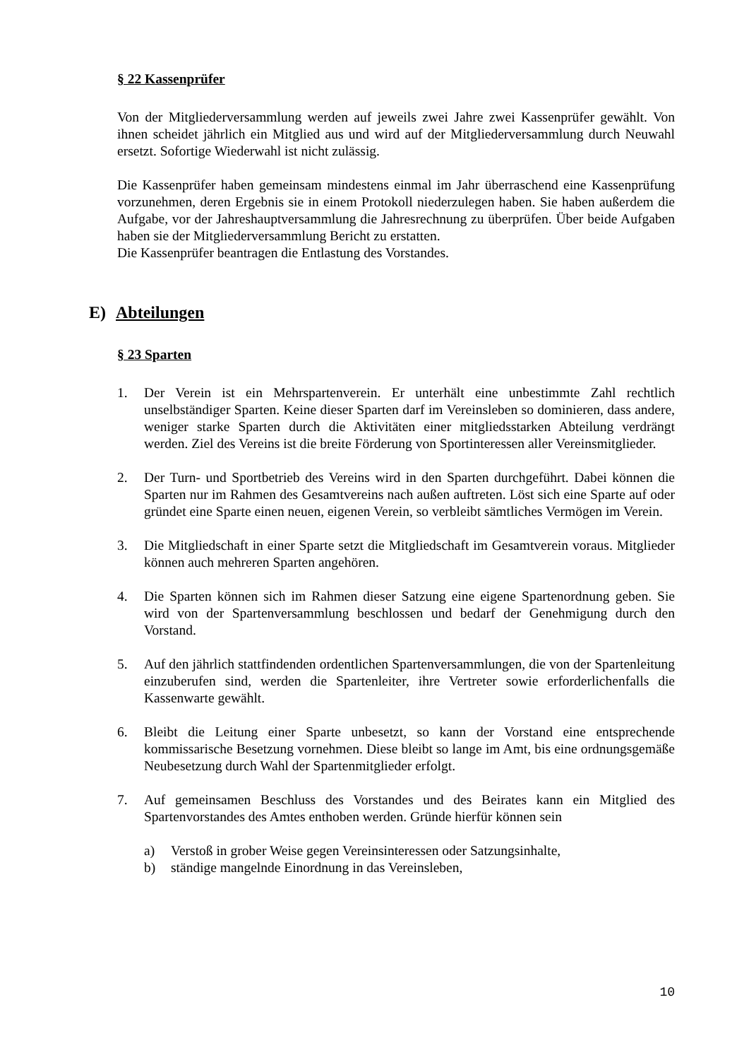§ 22 Kassenprüfer
Von der Mitgliederversammlung werden auf jeweils zwei Jahre zwei Kassenprüfer gewählt. Von ihnen scheidet jährlich ein Mitglied aus und wird auf der Mitgliederversammlung durch Neuwahl ersetzt. Sofortige Wiederwahl ist nicht zulässig.
Die Kassenprüfer haben gemeinsam mindestens einmal im Jahr überraschend eine Kassenprüfung vorzunehmen, deren Ergebnis sie in einem Protokoll niederzulegen haben. Sie haben außerdem die Aufgabe, vor der Jahreshauptversammlung die Jahresrechnung zu überprüfen. Über beide Aufgaben haben sie der Mitgliederversammlung Bericht zu erstatten.
Die Kassenprüfer beantragen die Entlastung des Vorstandes.
E) Abteilungen
§ 23 Sparten
1. Der Verein ist ein Mehrspartenverein. Er unterhält eine unbestimmte Zahl rechtlich unselbständiger Sparten. Keine dieser Sparten darf im Vereinsleben so dominieren, dass andere, weniger starke Sparten durch die Aktivitäten einer mitgliedsstarken Abteilung verdrängt werden. Ziel des Vereins ist die breite Förderung von Sportinteressen aller Vereinsmitglieder.
2. Der Turn- und Sportbetrieb des Vereins wird in den Sparten durchgeführt. Dabei können die Sparten nur im Rahmen des Gesamtvereins nach außen auftreten. Löst sich eine Sparte auf oder gründet eine Sparte einen neuen, eigenen Verein, so verbleibt sämtliches Vermögen im Verein.
3. Die Mitgliedschaft in einer Sparte setzt die Mitgliedschaft im Gesamtverein voraus. Mitglieder können auch mehreren Sparten angehören.
4. Die Sparten können sich im Rahmen dieser Satzung eine eigene Spartenordnung geben. Sie wird von der Spartenversammlung beschlossen und bedarf der Genehmigung durch den Vorstand.
5. Auf den jährlich stattfindenden ordentlichen Spartenversammlungen, die von der Spartenleitung einzuberufen sind, werden die Spartenleiter, ihre Vertreter sowie erforderlichenfalls die Kassenwarte gewählt.
6. Bleibt die Leitung einer Sparte unbesetzt, so kann der Vorstand eine entsprechende kommissarische Besetzung vornehmen. Diese bleibt so lange im Amt, bis eine ordnungsgemäße Neubesetzung durch Wahl der Spartenmitglieder erfolgt.
7. Auf gemeinsamen Beschluss des Vorstandes und des Beirates kann ein Mitglied des Spartenvorstandes des Amtes enthoben werden. Gründe hierfür können sein
a) Verstoß in grober Weise gegen Vereinsinteressen oder Satzungsinhalte,
b) ständige mangelnde Einordnung in das Vereinsleben,
10